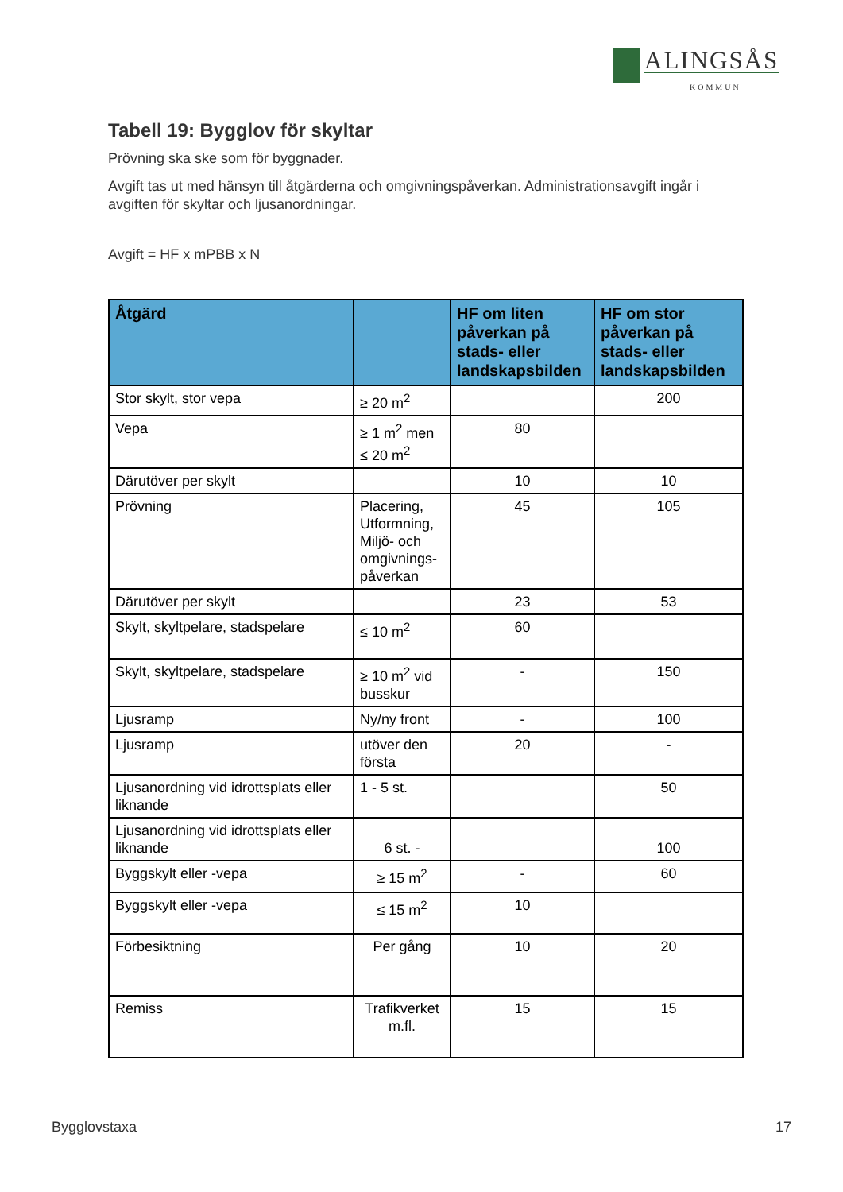ALINGSÅS
KOMMUN
Tabell 19: Bygglov för skyltar
Prövning ska ske som för byggnader.
Avgift tas ut med hänsyn till åtgärderna och omgivningspåverkan. Administrationsavgift ingår i avgiften för skyltar och ljusanordningar.
Avgift = HF x mPBB x N
| Åtgärd | | HF om liten påverkan på stads- eller landskapsbilden | HF om stor påverkan på stads- eller landskapsbilden |
| --- | --- | --- | --- |
| Stor skylt, stor vepa | ≥ 20 m<sup>2</sup> | | 200 |
| Vepa | ≥ 1 m<sup>2</sup> men ≤ 20 m<sup>2</sup> | 80 | |
| Därutöver per skylt | | 10 | 10 |
| Prövning | Placering, Utformning, Miljö- och omgivnings-påverkan | 45 | 105 |
| Därutöver per skylt | | 23 | 53 |
| Skylt, skyltpelare, stadspelare | ≤ 10 m<sup>2</sup> | 60 | |
| Skylt, skyltpelare, stadspelare | ≥ 10 m<sup>2</sup> vid busskur | - | 150 |
| Ljusramp | Ny/ny front | - | 100 |
| Ljusramp | utöver den första | 20 | - |
| Ljusanordning vid idrottsplats eller liknande | 1 - 5 st. | | 50 |
| Ljusanordning vid idrottsplats eller liknande | 6 st. - | | 100 |
| Byggskylt eller -vepa | ≥ 15 m<sup>2</sup> | - | 60 |
| Byggskylt eller -vepa | ≤ 15 m<sup>2</sup> | 10 | |
| Förbesiktning | Per gång | 10 | 20 |
| Remiss | Trafikverket m.fl. | 15 | 15 |
Bygglovstaxa 17